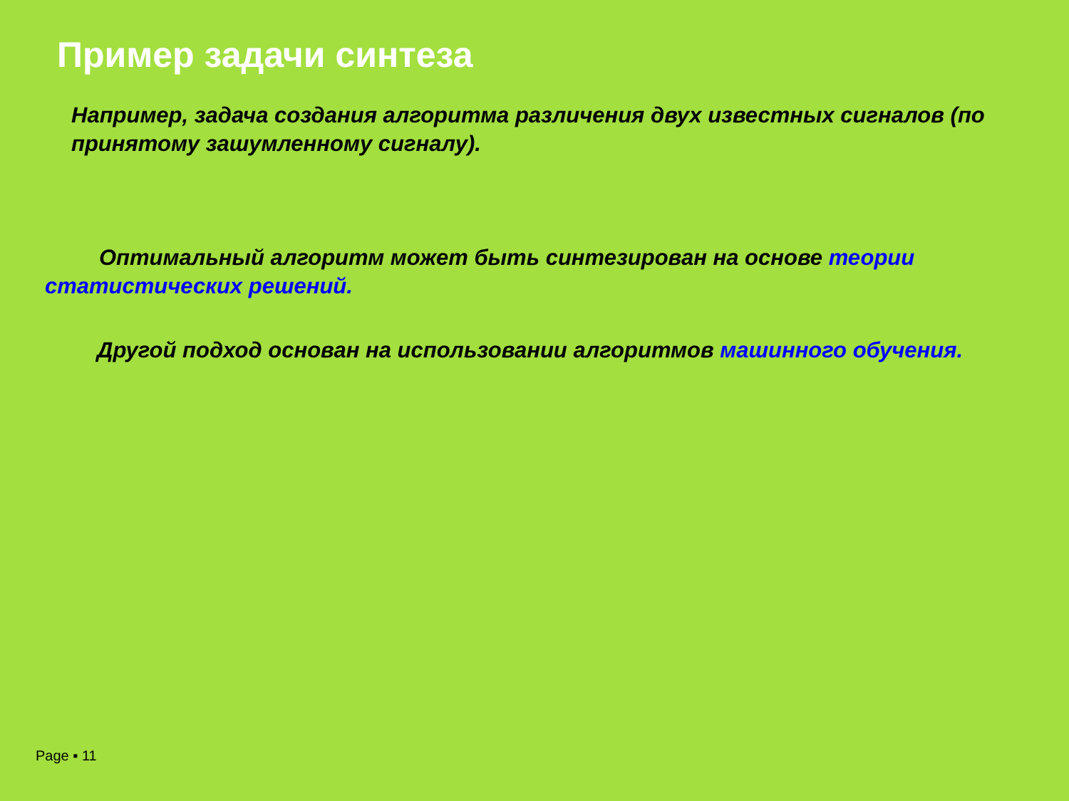Пример задачи синтеза
Например, задача создания алгоритма различения двух известных сигналов (по принятому зашумленному сигналу).
Оптимальный алгоритм может быть синтезирован на основе теории статистических решений.
Другой подход основан на использовании алгоритмов машинного обучения.
Page ▪ 11